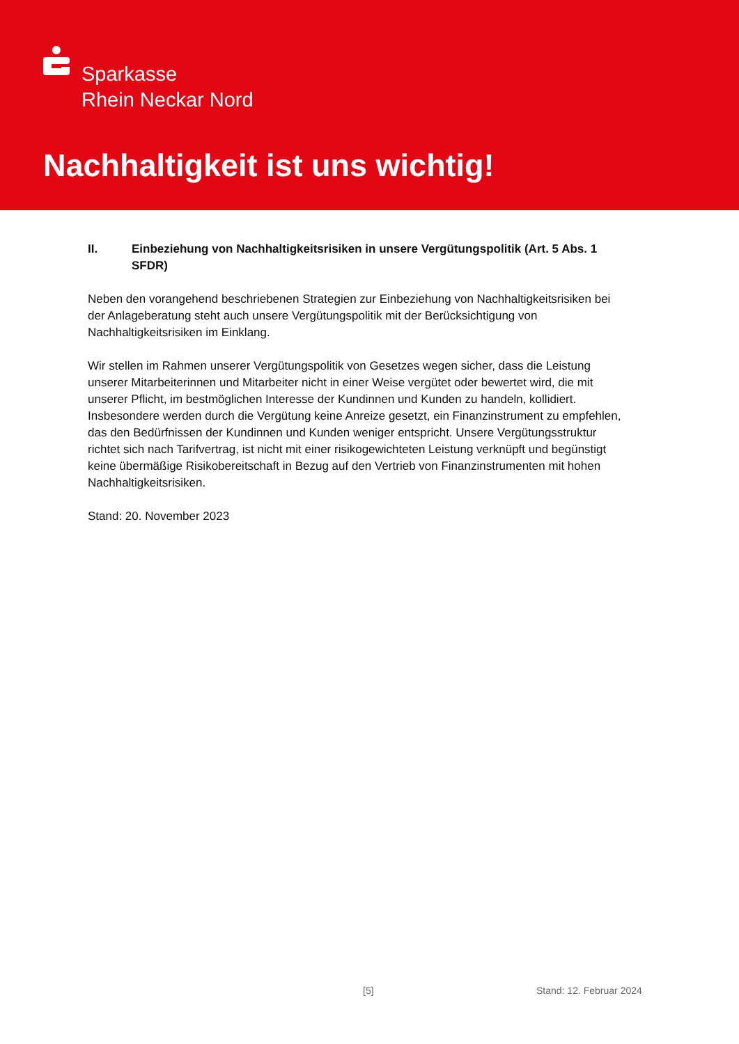Sparkasse
Rhein Neckar Nord
Nachhaltigkeit ist uns wichtig!
II. Einbeziehung von Nachhaltigkeitsrisiken in unsere Vergütungspolitik (Art. 5 Abs. 1 SFDR)
Neben den vorangehend beschriebenen Strategien zur Einbeziehung von Nachhaltigkeitsrisiken bei der Anlageberatung steht auch unsere Vergütungspolitik mit der Berücksichtigung von Nachhaltigkeitsrisiken im Einklang.
Wir stellen im Rahmen unserer Vergütungspolitik von Gesetzes wegen sicher, dass die Leistung unserer Mitarbeiterinnen und Mitarbeiter nicht in einer Weise vergütet oder bewertet wird, die mit unserer Pflicht, im bestmöglichen Interesse der Kundinnen und Kunden zu handeln, kollidiert. Insbesondere werden durch die Vergütung keine Anreize gesetzt, ein Finanzinstrument zu empfehlen, das den Bedürfnissen der Kundinnen und Kunden weniger entspricht. Unsere Vergütungsstruktur richtet sich nach Tarifvertrag, ist nicht mit einer risikogewichteten Leistung verknüpft und begünstigt keine übermäßige Risikobereitschaft in Bezug auf den Vertrieb von Finanzinstrumenten mit hohen Nachhaltigkeitsrisiken.
Stand: 20. November 2023
[5] Stand: 12. Februar 2024